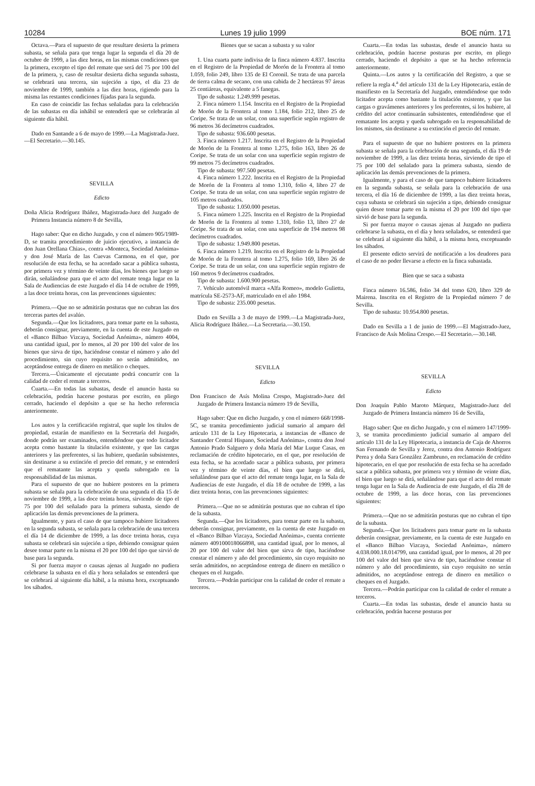10284 Lunes 19 julio 1999 BOE núm. 171
Octava.—Para el supuesto de que resultare desierta la primera subasta, se señala para que tenga lugar la segunda el día 20 de octubre de 1999, a las diez horas, en las mismas condiciones que la primera, excepto el tipo del remate que será del 75 por 100 del de la primera, y, caso de resultar desierta dicha segunda subasta, se celebrará una tercera, sin sujeción a tipo, el día 23 de noviembre de 1999, también a las diez horas, rigiendo para la misma las restantes condiciones fijadas para la segunda.
En caso de coincidir las fechas señaladas para la celebración de las subastas en día inhábil se entenderá que se celebrarán al siguiente día hábil.
Dado en Santande a 6 de mayo de 1999.—La Magistrada-Juez.—El Secretario.—30.145.
SEVILLA
Edicto
Doña Alicia Rodríguez Ibáñez, Magistrada-Juez del Juzgado de Primera Instancia número 8 de Sevilla,
Hago saber: Que en dicho Juzgado, y con el número 905/1989-D, se tramita procedimiento de juicio ejecutivo, a instancia de don Juan Orellana Chias», contra «Monteca, Sociedad Anónima» y don José María de las Cuevas Carmona, en el que, por resolución de esta fecha, se ha acordado sacar a pública subasta, por primera vez y término de veinte días, los bienes que luego se dirán, señalándose para que el acto del remate tenga lugar en la Sala de Audiencias de este Juzgado el día 14 de octubre de 1999, a las doce treinta horas, con las prevenciones siguientes:
Primera.—Que no se admitirán posturas que no cubran las dos terceras partes del avalúo.
Segunda.—Que los licitadores, para tomar parte en la subasta, deberán consignar, previamente, en la cuenta de este Juzgado en el «Banco Bilbao Vizcaya, Sociedad Anónima», número 4004, una cantidad igual, por lo menos, al 20 por 100 del valor de los bienes que sirva de tipo, haciéndose constar el número y año del procedimiento, sin cuyo requisito no serán admitidos, no aceptándose entrega de dinero en metálico o cheques.
Tercera.—Únicamente el ejecutante podrá concurrir con la calidad de ceder el remate a terceros.
Cuarta.—En todas las subastas, desde el anuncio hasta su celebración, podrán hacerse posturas por escrito, en pliego cerrado, haciendo el depósito a que se ha hecho referencia anteriormente.
Los autos y la certificación registral, que suple los títulos de propiedad, estarán de manifiesto en la Secretaría del Juzgado, donde podrán ser examinados, entendiéndose que todo licitador acepta como bastante la titulación existente, y que las cargas anteriores y las preferentes, si las hubiere, quedarán subsistentes, sin destinarse a su extinción el precio del remate, y se entenderá que el rematante las acepta y queda subrogado en la responsabilidad de las mismas.
Para el supuesto de que no hubiere postores en la primera subasta se señala para la celebración de una segunda el día 15 de noviembre de 1999, a las doce treinta horas, sirviendo de tipo el 75 por 100 del señalado para la primera subasta, siendo de aplicación las demás prevenciones de la primera.
Igualmente, y para el caso de que tampoco hubiere licitadores en la segunda subasta, se señala para la celebración de una tercera el día 14 de diciembre de 1999, a las doce treinta horas, cuya subasta se celebrará sin sujeción a tipo, debiendo consignar quien desee tomar parte en la misma el 20 por 100 del tipo que sirvió de base para la segunda.
Si por fuerza mayor o causas ajenas al Juzgado no pudiera celebrarse la subasta en el día y hora señalados se entenderá que se celebrará al siguiente día hábil, a la misma hora, exceptuando los sábados.
Bienes que se sacan a subasta y su valor
1. Una cuarta parte indivisa de la finca número 4.837. Inscrita en el Registro de la Propiedad de Morón de la Frontera al tomo 1.059, folio 249, libro 135 de El Coronil. Se trata de una parcela de tierra calma de secano, con una cabida de 2 hectáreas 97 áreas 25 centiáreas, equivalente a 5 fanegas.
Tipo de subasta: 1.249.999 pesetas.
2. Finca número 1.154. Inscrita en el Registro de la Propiedad de Morón de la Frontera al tomo 1.184, folio 212, libro 25 de Coripe. Se trata de un solar, con una superficie según registro de 96 metros 36 decímetros cuadrados.
Tipo de subasta: 936.600 pesetas.
3. Finca número 1.217. Inscrita en el Registro de la Propiedad de Morón de la Frontera al tomo 1.275, folio 163, libro 26 de Coripe. Se trata de un solar con una superficie según registro de 99 metros 75 decímetros cuadrados.
Tipo de subasta: 997.500 pesetas.
4. Finca número 1.222. Inscrita en el Registro de la Propiedad de Morón de la Frontera al tomo 1.310, folio 4, libro 27 de Coripe. Se trata de un solar, con una superficie según registro de 105 metros cuadrados.
Tipo de subasta: 1.050.000 pesetas.
5. Finca número 1.225. Inscrita en el Registro de la Propiedad de Morón de la Frontera al tomo 1.310, folio 13, libro 27 de Coripe. Se trata de un solar, con una superficie de 194 metros 98 decímetros cuadrados.
Tipo de subasta: 1.949.800 pesetas.
6. Finca número 1.219. Inscrita en el Registro de la Propiedad de Morón de la Frontera al tomo 1.275, folio 169, libro 26 de Coripe. Se trata de un solar, con una superficie según registro de 160 metros 9 decímetros cuadrados.
Tipo de subasta: 1.600.900 pesetas.
7. Vehículo automóvil marca «Alfa Romeo», modelo Gulietta, matrícula SE-2573-AF, matriculado en el año 1984.
Tipo de subasta: 235.000 pesetas.
Dado en Sevilla a 3 de mayo de 1999.—La Magistrada-Juez, Alicia Rodríguez Ibáñez.—La Secretaria.—30.150.
SEVILLA
Edicto
Don Francisco de Asís Molina Crespo, Magistrado-Juez del Juzgado de Primera Instancia número 19 de Sevilla,
Hago saber: Que en dicho Juzgado, y con el número 668/1998-5C, se tramita procedimiento judicial sumario al amparo del artículo 131 de la Ley Hipotecaria, a instancias de «Banco de Santander Central Hispano, Sociedad Anónima», contra don José Antonio Prado Salguero y doña María del Mar Luque Casas, en reclamación de crédito hipotecario, en el que, por resolución de esta fecha, se ha acordado sacar a pública subasta, por primera vez y término de veinte días, el bien que luego se dirá, señalándose para que el acto del remate tenga lugar, en la Sala de Audiencias de este Juzgado, el día 18 de octubre de 1999, a las diez treinta horas, con las prevenciones siguientes:
Primera.—Que no se admitirán posturas que no cubran el tipo de la subasta.
Segunda.—Que los licitadores, para tomar parte en la subasta, deberán consignar, previamente, en la cuenta de este Juzgado en el «Banco Bilbao Vizcaya, Sociedad Anónima», cuenta corriente número 409100018066898, una cantidad igual, por lo menos, al 20 por 100 del valor del bien que sirva de tipo, haciéndose constar el número y año del procedimiento, sin cuyo requisito no serán admitidos, no aceptándose entrega de dinero en metálico o cheques en el Juzgado.
Tercera.—Podrán participar con la calidad de ceder el remate a terceros.
Cuarta.—En todas las subastas, desde el anuncio hasta su celebración, podrán hacerse posturas por escrito, en pliego cerrado, haciendo el depósito a que se ha hecho referencia anteriormente.
Quinta.—Los autos y la certificación del Registro, a que se refiere la regla 4.<sup>a</sup> del artículo 131 de la Ley Hipotecaria, están de manifiesto en la Secretaría del Juzgado, entendiéndose que todo licitador acepta como bastante la titulación existente, y que las cargas o gravámenes anteriores y los preferentes, si los hubiere, al crédito del actor continuarán subsistentes, entendiéndose que el rematante los acepta y queda subrogado en la responsabilidad de los mismos, sin destinarse a su extinción el precio del remate.
Para el supuesto de que no hubiere postores en la primera subasta se señala para la celebración de una segunda, el día 19 de noviembre de 1999, a las diez treinta horas, sirviendo de tipo el 75 por 100 del señalado para la primera subasta, siendo de aplicación las demás prevenciones de la primera.
Igualmente, y para el caso de que tampoco hubiere licitadores en la segunda subasta, se señala para la celebración de una tercera, el día 16 de diciembre de 1999, a las diez treinta horas, cuya subasta se celebrará sin sujeción a tipo, debiendo consignar quien desee tomar parte en la misma el 20 por 100 del tipo que sirvió de base para la segunda.
Si por fuerza mayor o causas ajenas al Juzgado no pudiera celebrarse la subasta, en el día y hora señalados, se entenderá que se celebrará al siguiente día hábil, a la misma hora, exceptuando los sábados.
El presente edicto servirá de notificación a los deudores para el caso de no poder llevarse a efecto en la finca subastada.
Bien que se saca a subasta
Finca número 16.586, folio 34 del tomo 620, libro 329 de Mairena. Inscrita en el Registro de la Propiedad número 7 de Sevilla.
Tipo de subasta: 10.954.800 pesetas.
Dado en Sevilla a 1 de junio de 1999.—El Magistrado-Juez, Francisco de Asís Molina Crespo.—El Secretario.—30.148.
SEVILLA
Edicto
Don Joaquín Pablo Maroto Márquez, Magistrado-Juez del Juzgado de Primera Instancia número 16 de Sevilla,
Hago saber: Que en dicho Juzgado, y con el número 147/1999-3, se tramita procedimiento judicial sumario al amparo del artículo 131 de la Ley Hipotecaria, a instancia de Caja de Ahorros San Fernando de Sevilla y Jerez, contra don Antonio Rodríguez Perea y doña Sara González Zambruno, en reclamación de crédito hipotecario, en el que por resolución de esta fecha se ha acordado sacar a pública subasta, por primera vez y término de veinte días, el bien que luego se dirá, señalándose para que el acto del remate tenga lugar en la Sala de Audiencia de este Juzgado, el día 28 de octubre de 1999, a las doce horas, con las prevenciones siguientes:
Primera.—Que no se admitirán posturas que no cubran el tipo de la subasta.
Segunda.—Que los licitadores para tomar parte en la subasta deberán consignar, previamente, en la cuenta de este Juzgado en el «Banco Bilbao Vizcaya, Sociedad Anónima», número 4.038.000.18.014799, una cantidad igual, por lo menos, al 20 por 100 del valor del bien que sirva de tipo, haciéndose constar el número y año del procedimiento, sin cuyo requisito no serán admitidos, no aceptándose entrega de dinero en metálico o cheques en el Juzgado.
Tercera.—Podrán participar con la calidad de ceder el remate a terceros.
Cuarta.—En todas las subastas, desde el anuncio hasta su celebración, podrán hacerse posturas por